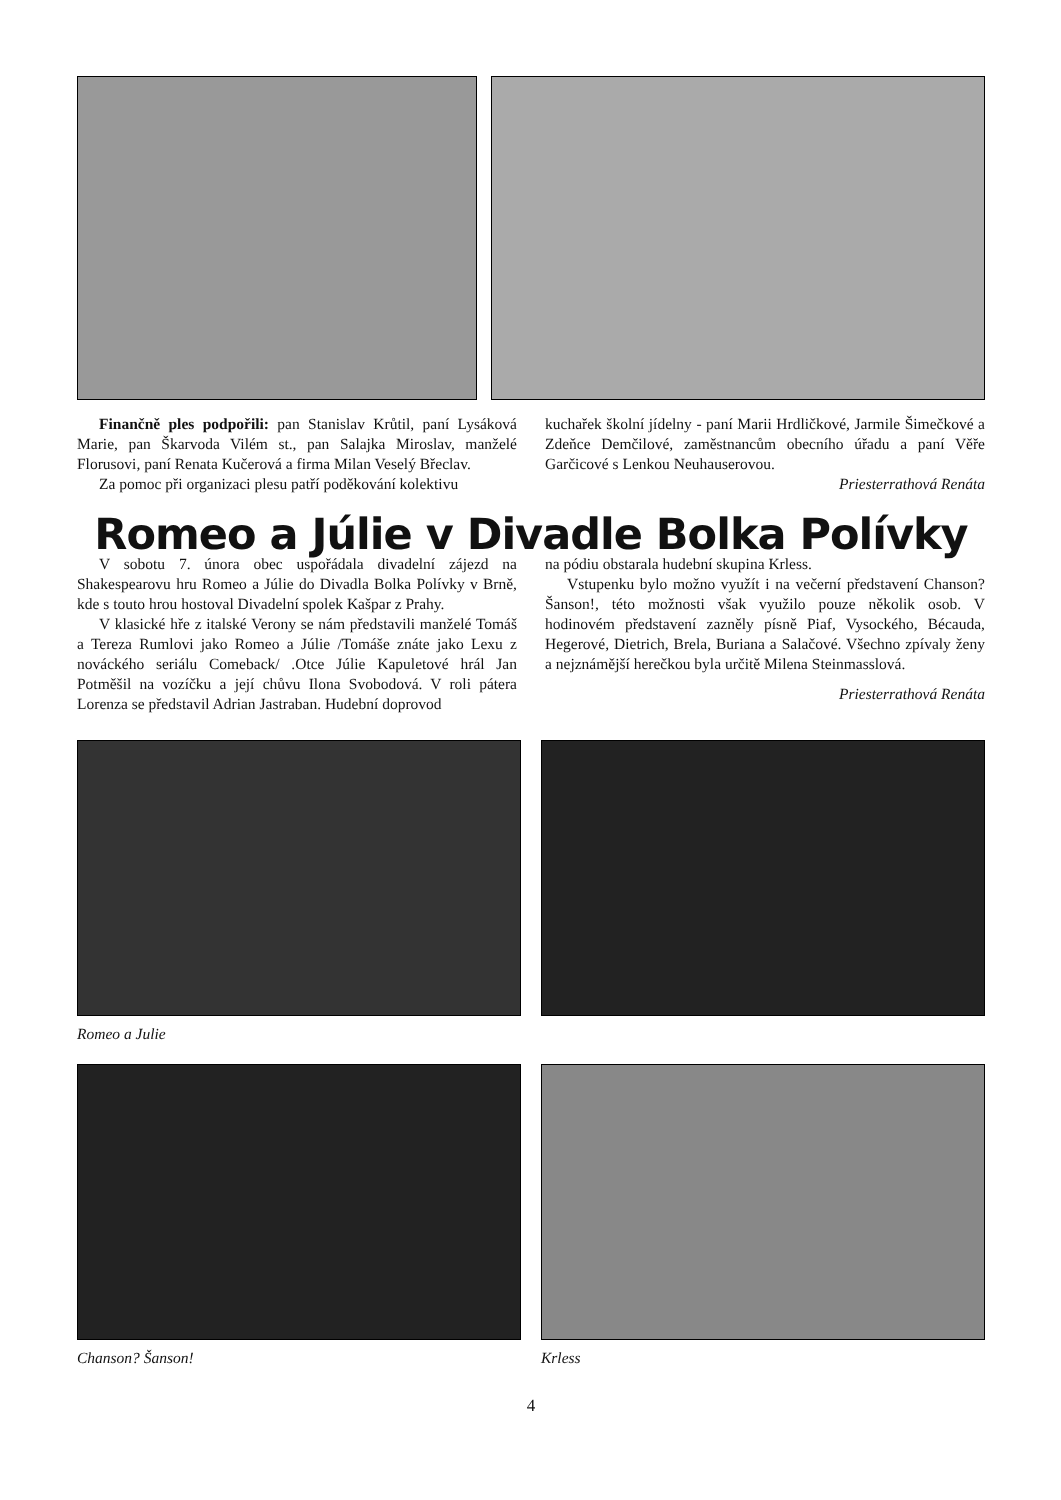Finančně ples podpořili: pan Stanislav Krůtil, paní Lysáková Marie, pan Škarvoda Vilém st., pan Salajka Miroslav, manželé Florusovi, paní Renata Kučerová a firma Milan Veselý Břeclav.
Za pomoc při organizaci plesu patří poděkování kolektivu
kuchařek školní jídelny - paní Marii Hrdličkové, Jarmile Šimečkové a Zdeňce Demčilové, zaměstnancům obecního úřadu a paní Věře Garčicové s Lenkou Neuhauserovou.
Priesterrathová Renáta
Romeo a Júlie v Divadle Bolka Polívky
V sobotu 7. února obec uspořádala divadelní zájezd na Shakespearovu hru Romeo a Júlie do Divadla Bolka Polívky v Brně, kde s touto hrou hostoval Divadelní spolek Kašpar z Prahy.
V klasické hře z italské Verony se nám představili manželé Tomáš a Tereza Rumlovi jako Romeo a Júlie /Tomáše znáte jako Lexu z nováckého seriálu Comeback/ .Otce Júlie Kapuletové hrál Jan Potměšil na vozíčku a její chůvu Ilona Svobodová. V roli pátera Lorenza se představil Adrian Jastraban. Hudební doprovod
na pódiu obstarala hudební skupina Krless.
Vstupenku bylo možno využít i na večerní představení Chanson? Šanson!, této možnosti však využilo pouze několik osob. V hodinovém představení zazněly písně Piaf, Vysockého, Bécauda, Hegerové, Dietrich, Brela, Buriana a Salačové. Všechno zpívaly ženy a nejznámější herečkou byla určitě Milena Steinmasslová.
Priesterrathová Renáta
Romeo a Julie
Chanson? Šanson! Krless
4